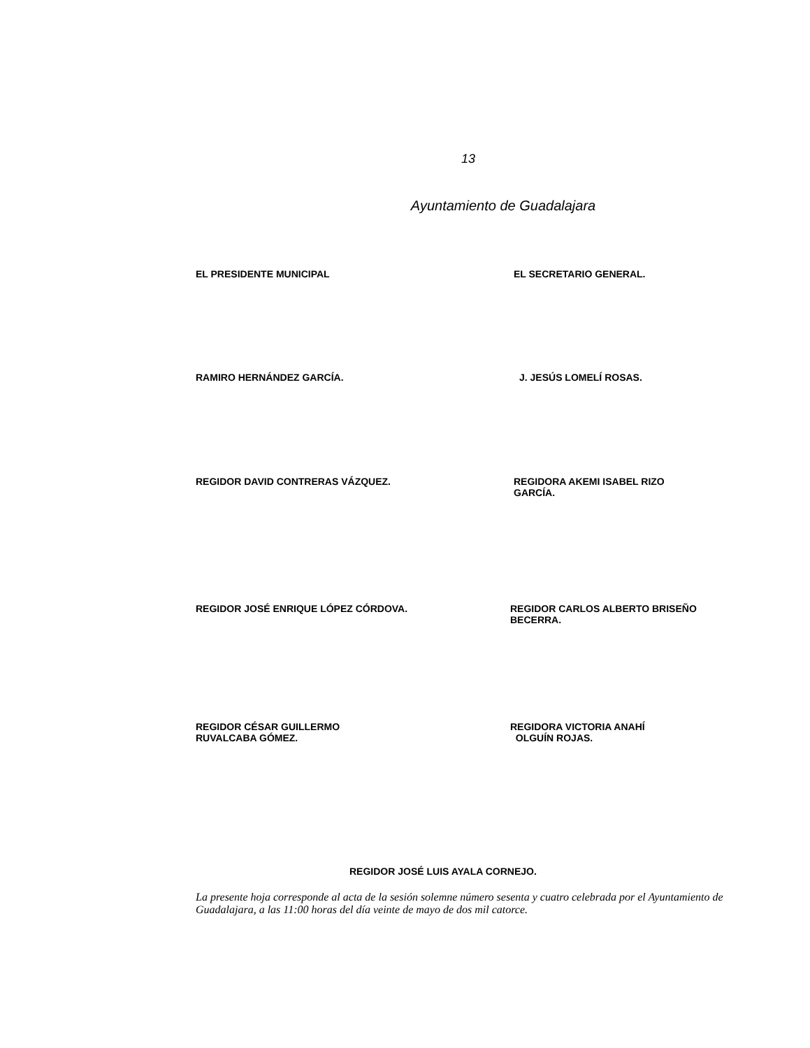13
Ayuntamiento de Guadalajara
EL PRESIDENTE MUNICIPAL EL SECRETARIO GENERAL.
RAMIRO HERNÁNDEZ GARCÍA. J. JESÚS LOMELÍ ROSAS.
REGIDOR DAVID CONTRERAS VÁZQUEZ. REGIDORA AKEMI ISABEL RIZO GARCÍA.
REGIDOR JOSÉ ENRIQUE LÓPEZ CÓRDOVA. REGIDOR CARLOS ALBERTO BRISEÑO BECERRA.
REGIDOR CÉSAR GUILLERMO
RUVALCABA GÓMEZ.
REGIDORA VICTORIA ANAHÍ
OLGUÍN ROJAS.
REGIDOR JOSÉ LUIS AYALA CORNEJO.
La presente hoja corresponde al acta de la sesión solemne número sesenta y cuatro celebrada por el Ayuntamiento de Guadalajara, a las 11:00 horas del día veinte de mayo de dos mil catorce.